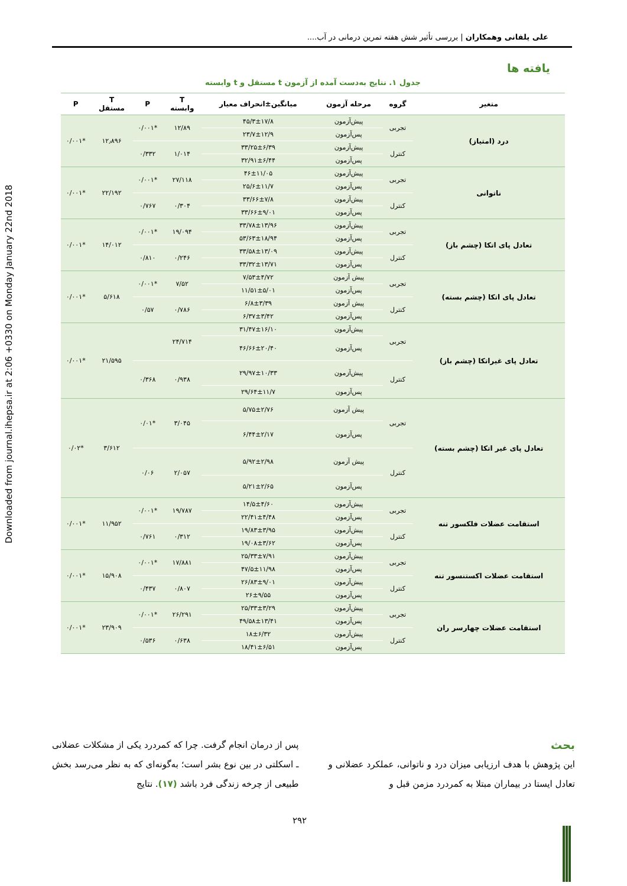Downloaded from journal.ihepsa.ir at 2:06 +0330 on Monday January 22nd 2018
علی یلفانی وهمکاران | بررسی تأثیر شش هفته تمرین درمانی در آب....
یافته ها
جدول ۱. نتایج به‌دست آمده از آزمون t مستقل و t وابسته
| متغیر | گروه | مرحله آزمون | میانگین±انحراف معیار | T وابسته | P | T مستقل | P |
| --- | --- | --- | --- | --- | --- | --- | --- |
| درد (امتیاز) | تجربی | پیش‌آزمون | ۴۵/۳±۱۷/۸ | ۱۲/۸۹ | *۰/۰۰۱ | ۱۲٫۸۹۶ | *۰/۰۰۱ |
| | | پس‌آزمون | ۲۳/۷±۱۲/۹ | | | | |
| | کنترل | پیش‌آزمون | ۳۳/۲۵±۶/۳۹ | ۱/۰۱۴ | ۰/۳۳۲ | | |
| | | پس‌آزمون | ۳۲/۹۱±۶/۴۴ | | | | |
| ناتوانی | تجربی | پیش‌آزمون | ۴۶±۱۱/۰۵ | ۲۷/۱۱۸ | *۰/۰۰۱ | ۲۲/۱۹۲ | *۰/۰۰۱ |
| | | پس‌آزمون | ۲۵/۶±۱۱/۷ | | | | |
| | کنترل | پیش‌آزمون | ۳۳/۶۶±۷/۸ | ۰/۳۰۴ | ۰/۷۶۷ | | |
| | | پس‌آزمون | ۳۳/۶۶±۹/۰۱ | | | | |
| تعادل پای اتکا (چشم باز) | تجربی | پیش‌آزمون | ۳۳/۷۸±۱۳/۹۶ | ۱۹/۰۹۴ | *۰/۰۰۱ | ۱۴/۰۱۲ | *۰/۰۰۱ |
| | | پس‌آزمون | ۵۳/۶۳±۱۸/۹۴ | | | | |
| | کنترل | پیش‌آزمون | ۳۳/۵۸±۱۳/۰۹ | ۰/۲۴۶ | ۰/۸۱۰ | | |
| | | پس‌آزمون | ۳۳/۳۲±۱۳/۷۱ | | | | |
| تعادل پای اتکا (چشم بسته) | تجربی | پیش آزمون | ۷/۵۳±۴/۷۲ | ۷/۵۲ | *۰/۰۰۱ | ۵/۶۱۸ | *۰/۰۰۱ |
| | | پس‌آزمون | ۱۱/۵۱±۵/۰۱ | | | | |
| | کنترل | پیش آزمون | ۶/۸±۳/۳۹ | ۰/۷۸۶ | ۰/۵۷ | | |
| | | پس‌آزمون | ۶/۳۷±۳/۴۲ | | | | |
| تعادل پای غیراتکا (چشم باز) | تجربی | پیش‌آزمون | ۳۱/۴۷±۱۶/۱۰ | ۲۴/۷۱۴ | | ۲۱/۵۹۵ | *۰/۰۰۱ |
| | | پس‌آزمون | ۴۶/۶۶±۲۰/۴۰ | | | | |
| | کنترل | پیش‌آزمون | ۲۹/۹۷±۱۰/۳۳ | ۰/۹۳۸ | ۰/۳۶۸ | | |
| | | پس‌آزمون | ۲۹/۶۴±۱۱/۷ | | | | |
| تعادل پای غیر اتکا (چشم بسته) | تجربی | پیش آزمون | ۵/۷۵±۲/۷۶ | ۳/۰۴۵ | *۰/۰۱ | ۳/۶۱۲ | *۰/۰۲ |
| | | پس‌آزمون | ۶/۴۴±۲/۱۷ | | | | |
| | کنترل | پیش آزمون | ۵/۹۲±۲/۹۸ | ۲/۰۵۷ | ۰/۰۶ | | |
| | | پس‌آزمون | ۵/۲۱±۲/۶۵ | | | | |
| استقامت عضلات فلکسور تنه | تجربی | پیش‌آزمون | ۱۴/۵±۴/۶۰ | ۱۹/۷۸۷ | *۰/۰۰۱ | ۱۱/۹۵۲ | *۰/۰۰۱ |
| | | پس‌آزمون | ۲۲/۴۱±۴/۴۸ | | | | |
| | کنترل | پیش‌آزمون | ۱۹/۸۳±۳/۹۵ | ۰/۳۱۲ | ۰/۷۶۱ | | |
| | | پس‌آزمون | ۱۹/۰۸±۳/۶۲ | | | | |
| استقامت عضلات اکستنسور تنه | تجربی | پیش‌آزمون | ۲۵/۳۳±۷/۹۱ | ۱۷/۸۸۱ | *۰/۰۰۱ | ۱۵/۹۰۸ | *۰/۰۰۱ |
| | | پس‌آزمون | ۴۷/۵±۱۱/۹۸ | | | | |
| | کنترل | پیش‌آزمون | ۲۶/۸۳±۹/۰۱ | ۰/۸۰۷ | ۰/۴۳۷ | | |
| | | پس‌آزمون | ۲۶±۹/۵۵ | | | | |
| استقامت عضلات چهارسر ران | تجربی | پیش‌آزمون | ۲۵/۳۳±۳/۲۹ | ۲۶/۲۹۱ | *۰/۰۰۱ | ۲۳/۹۰۹ | *۰/۰۰۱ |
| | | پس‌آزمون | ۴۹/۵۸±۱۳/۴۱ | | | | |
| | کنترل | پیش‌آزمون | ۱۸±۶/۳۲ | ۰/۶۳۸ | ۰/۵۳۶ | | |
| | | پس‌آزمون | ۱۸/۴۱±۶/۵۱ | | | | |
بحث
این پژوهش با هدف ارزیابی میزان درد و ناتوانی، عملکرد عضلانی و تعادل ایستا در بیماران مبتلا به کمردرد مزمن قبل و
پس از درمان انجام گرفت. چرا که کمردرد یکی از مشکلات عضلانی ـ اسکلتی در بین نوع بشر است؛ به‌گونه‌ای که به نظر می‌رسد بخش طبیعی از چرخه زندگی فرد باشد (۱۷). نتایج
۲۹۲